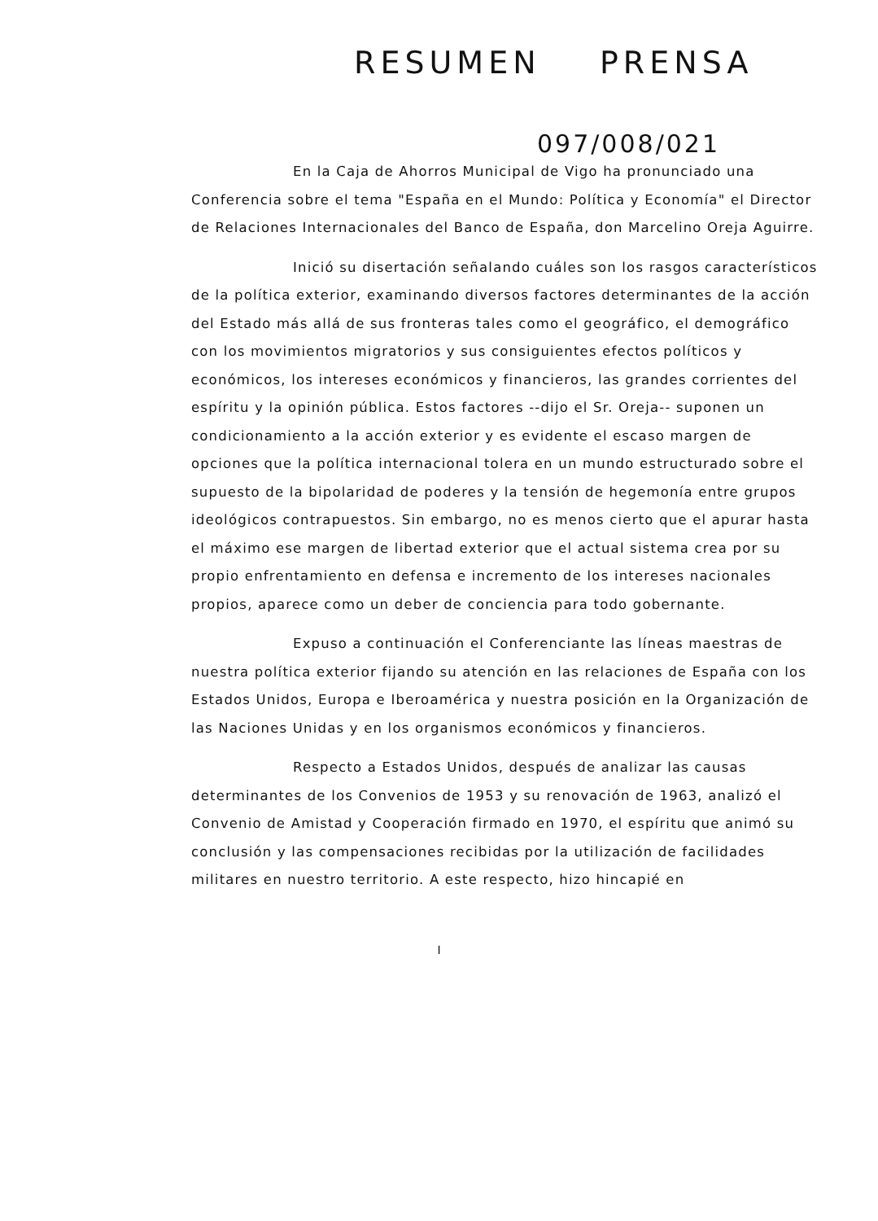RESUMEN PRENSA
097/008/021
En la Caja de Ahorros Municipal de Vigo ha pronunciado una Conferencia sobre el tema "España en el Mundo: Política y Economía" el Director de Relaciones Internacionales del Banco de España, don Marcelino Oreja Aguirre.
Inició su disertación señalando cuáles son los rasgos característicos de la política exterior, examinando diversos factores determinantes de la acción del Estado más allá de sus fronteras tales como el geográfico, el demográfico con los movimientos migratorios y sus consiguientes efectos políticos y económicos, los intereses económicos y financieros, las grandes corrientes del espíritu y la opinión pública. Estos factores --dijo el Sr. Oreja-- suponen un condicionamiento a la acción exterior y es evidente el escaso margen de opciones que la política internacional tolera en un mundo estructurado sobre el supuesto de la bipolaridad de poderes y la tensión de hegemonía entre grupos ideológicos contrapuestos. Sin embargo, no es menos cierto que el apurar hasta el máximo ese margen de libertad exterior que el actual sistema crea por su propio enfrentamiento en defensa e incremento de los intereses nacionales propios, aparece como un deber de conciencia para todo gobernante.
Expuso a continuación el Conferenciante las líneas maestras de nuestra política exterior fijando su atención en las relaciones de España con los Estados Unidos, Europa e Iberoamérica y nuestra posición en la Organización de las Naciones Unidas y en los organismos económicos y financieros.
Respecto a Estados Unidos, después de analizar las causas determinantes de los Convenios de 1953 y su renovación de 1963, analizó el Convenio de Amistad y Cooperación firmado en 1970, el espíritu que animó su conclusión y las compensaciones recibidas por la utilización de facilidades militares en nuestro territorio. A este respecto, hizo hincapié en
I